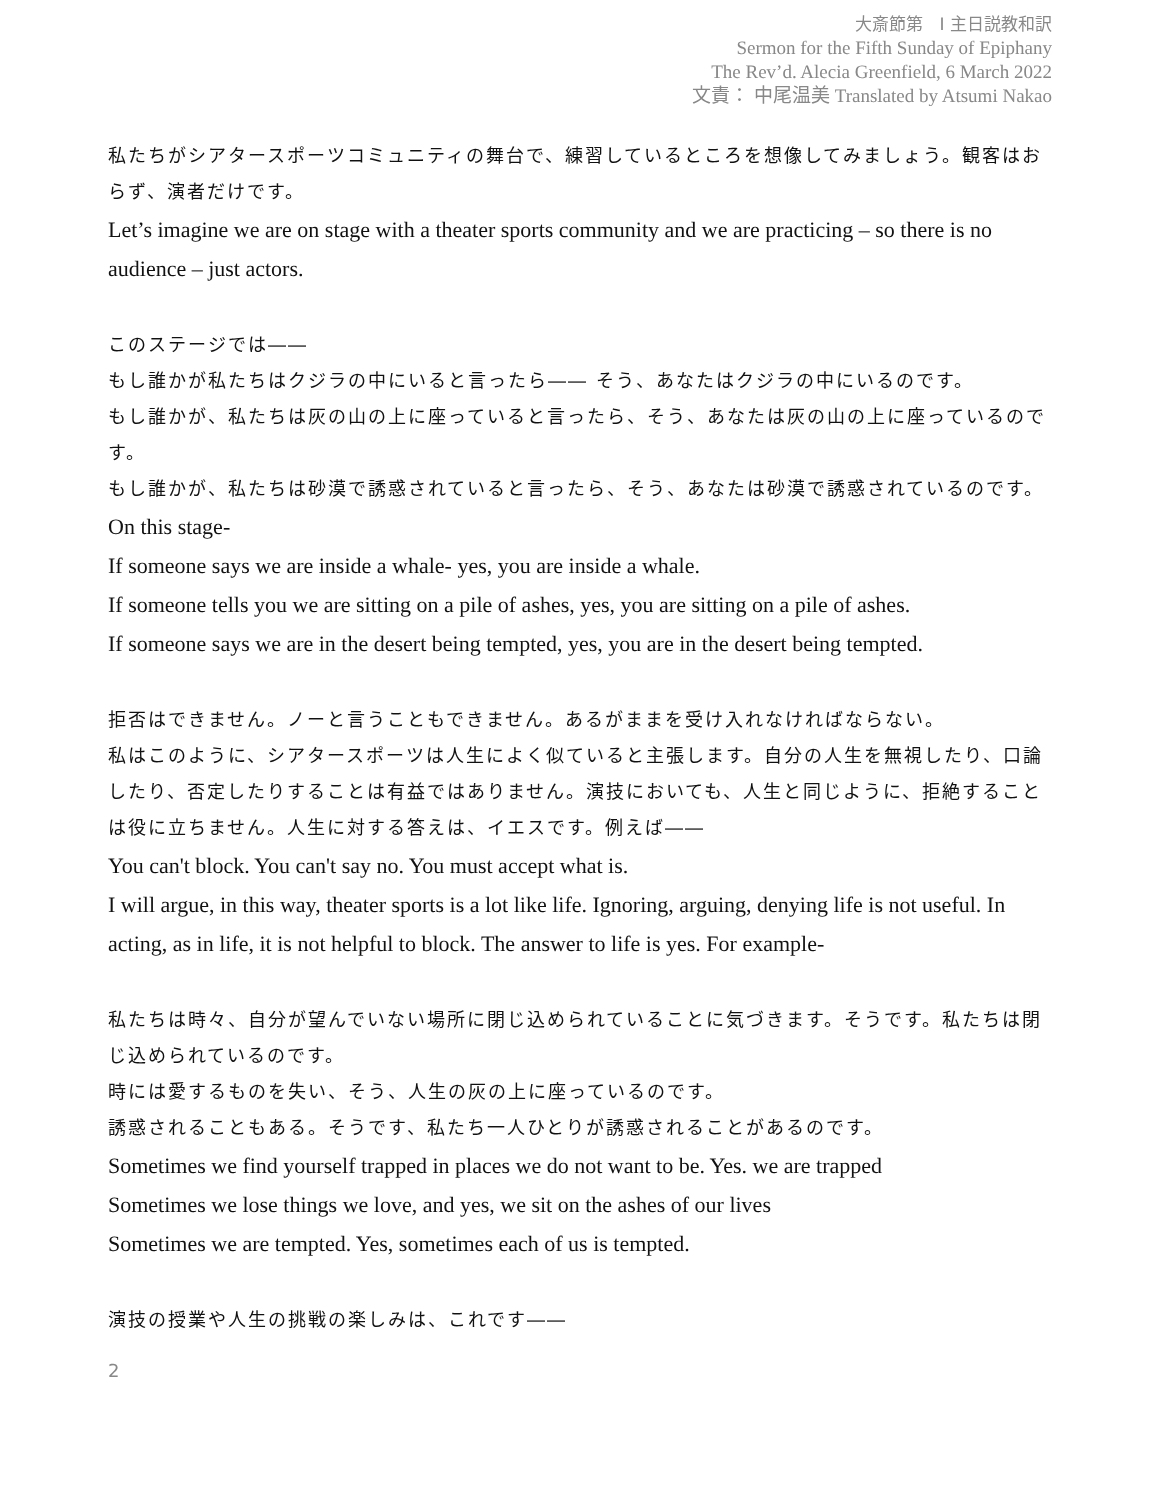大斎節第　I 主日説教和訳
Sermon for the Fifth Sunday of Epiphany
The Rev’d. Alecia Greenfield, 6 March 2022
文責： 中尾温美 Translated by Atsumi Nakao
私たちがシアタースポーツコミュニティの舞台で、練習しているところを想像してみましょう。観客はおらず、演者だけです。
Let’s imagine we are on stage with a theater sports community and we are practicing – so there is no audience – just actors.
このステージでは――
もし誰かが私たちはクジラの中にいると言ったら―― そう、あなたはクジラの中にいるのです。
もし誰かが、私たちは灰の山の上に座っていると言ったら、そう、あなたは灰の山の上に座っているのです。
もし誰かが、私たちは砂漠で誘惑されていると言ったら、そう、あなたは砂漠で誘惑されているのです。
On this stage-
If someone says we are inside a whale- yes, you are inside a whale.
If someone tells you we are sitting on a pile of ashes, yes, you are sitting on a pile of ashes.
If someone says we are in the desert being tempted, yes, you are in the desert being tempted.
拒否はできません。ノーと言うこともできません。あるがままを受け入れなければならない。
私はこのように、シアタースポーツは人生によく似ていると主張します。自分の人生を無視したり、口論したり、否定したりすることは有益ではありません。演技においても、人生と同じように、拒絶することは役に立ちません。人生に対する答えは、イエスです。例えば――
You can't block. You can't say no. You must accept what is.
I will argue, in this way, theater sports is a lot like life. Ignoring, arguing, denying life is not useful. In acting, as in life, it is not helpful to block. The answer to life is yes. For example-
私たちは時々、自分が望んでいない場所に閉じ込められていることに気づきます。そうです。私たちは閉じ込められているのです。
時には愛するものを失い、そう、人生の灰の上に座っているのです。
誘惑されることもある。そうです、私たち一人ひとりが誘惑されることがあるのです。
Sometimes we find yourself trapped in places we do not want to be. Yes. we are trapped
Sometimes we lose things we love, and yes, we sit on the ashes of our lives
Sometimes we are tempted. Yes, sometimes each of us is tempted.
演技の授業や人生の挑戦の楽しみは、これです――
2